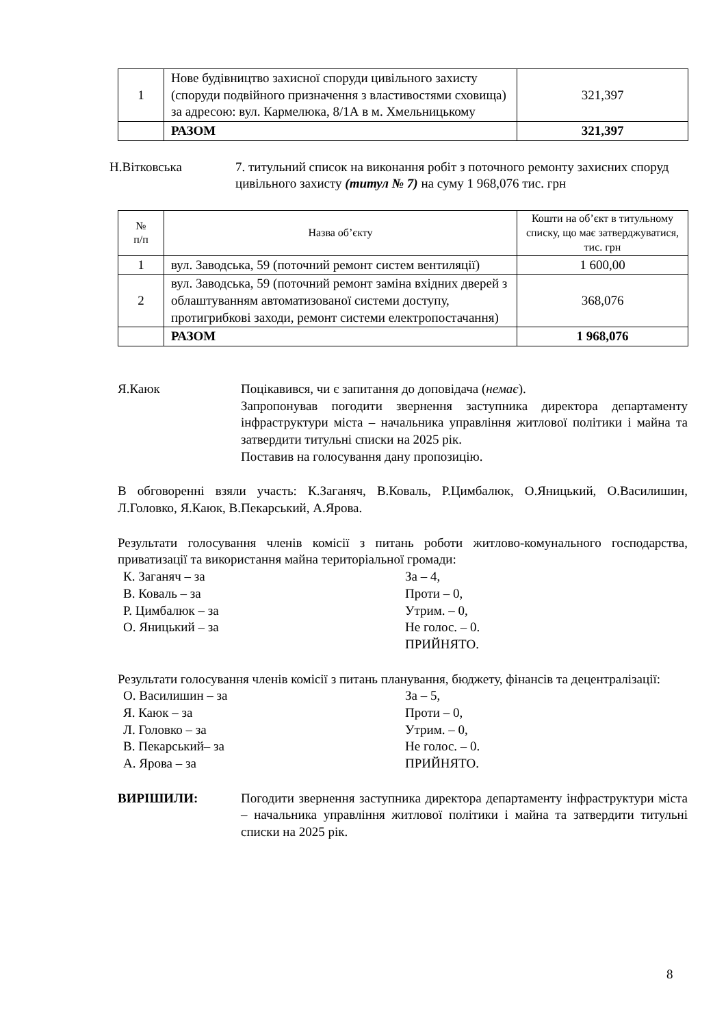| 1 | Нове будівництво захисної споруди цивільного захисту (споруди подвійного призначення з властивостями сховища) за адресою: вул. Кармелюка, 8/1А в м. Хмельницькому | 321,397 |
| | РАЗОМ | 321,397 |
Н.Вітковська 7. титульний список на виконання робіт з поточного ремонту захисних споруд цивільного захисту (титул № 7) на суму 1 968,076 тис. грн
| № п/п | Назва об’єкту | Кошти на об’єкт в титульному списку, що має затверджуватися, тис. грн |
| --- | --- | --- |
| 1 | вул. Заводська, 59 (поточний ремонт систем вентиляції) | 1 600,00 |
| 2 | вул. Заводська, 59 (поточний ремонт заміна вхідних дверей з облаштуванням автоматизованої системи доступу, протигрибкові заходи, ремонт системи електропостачання) | 368,076 |
| | РАЗОМ | 1 968,076 |
Я.Каюк Поцікавився, чи є запитання до доповідача (немає).
Запропонував погодити звернення заступника директора департаменту інфраструктури міста – начальника управління житлової політики і майна та затвердити титульні списки на 2025 рік.
Поставив на голосування дану пропозицію.
В обговоренні взяли участь: К.Заганяч, В.Коваль, Р.Цимбалюк, О.Яницький, О.Василишин, Л.Головко, Я.Каюк, В.Пекарський, А.Ярова.
Результати голосування членів комісії з питань роботи житлово-комунального господарства, приватизації та використання майна територіальної громади:
К. Заганяч – за За – 4,
В. Коваль – за Проти – 0,
Р. Цимбалюк – за Утрим. – 0,
О. Яницький – за Не голос. – 0.
ПРИЙНЯТО.
Результати голосування членів комісії з питань планування, бюджету, фінансів та децентралізації:
О. Василишин – за За – 5,
Я. Каюк – за Проти – 0,
Л. Головко – за Утрим. – 0,
В. Пекарський– за Не голос. – 0.
А. Ярова – за ПРИЙНЯТО.
ВИРІШИЛИ: Погодити звернення заступника директора департаменту інфраструктури міста – начальника управління житлової політики і майна та затвердити титульні списки на 2025 рік.
8